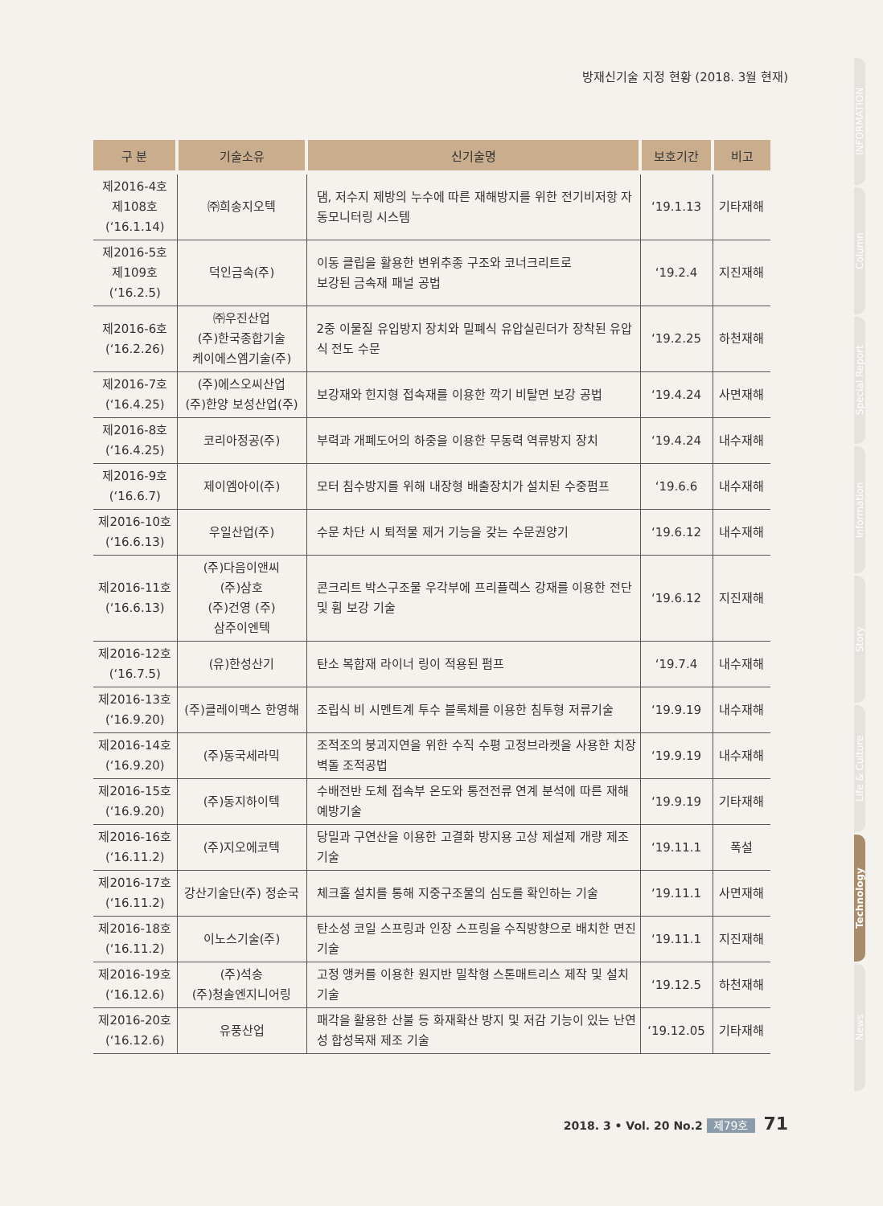방재신기술 지정 현황 (2018. 3월 현재)
| 구 분 | 기술소유 | 신기술명 | 보호기간 | 비고 |
| --- | --- | --- | --- | --- |
| 제2016-4호 제108호 (‘16.1.14) | ㈜희송지오텍 | 댐, 저수지 제방의 누수에 따른 재해방지를 위한 전기비저항 자동모니터링 시스템 | ‘19.1.13 | 기타재해 |
| 제2016-5호 제109호 (‘16.2.5) | 덕인금속(주) | 이동 클립을 활용한 변위추종 구조와 코너크리트로 보강된 금속재 패널 공법 | ‘19.2.4 | 지진재해 |
| 제2016-6호 (‘16.2.26) | ㈜우진산업 (주)한국종합기술 케이에스엠기술(주) | 2중 이물질 유입방지 장치와 밀폐식 유압실린더가 장착된 유압식 전도 수문 | ‘19.2.25 | 하천재해 |
| 제2016-7호 (‘16.4.25) | (주)에스오씨산업 (주)한양 보성산업(주) | 보강재와 힌지형 접속재를 이용한 깍기 비탈면 보강 공법 | ‘19.4.24 | 사면재해 |
| 제2016-8호 (‘16.4.25) | 코리아정공(주) | 부력과 개폐도어의 하중을 이용한 무동력 역류방지 장치 | ‘19.4.24 | 내수재해 |
| 제2016-9호 (‘16.6.7) | 제이엠아이(주) | 모터 침수방지를 위해 내장형 배출장치가 설치된 수중펌프 | ‘19.6.6 | 내수재해 |
| 제2016-10호 (‘16.6.13) | 우일산업(주) | 수문 차단 시 퇴적물 제거 기능을 갖는 수문권양기 | ‘19.6.12 | 내수재해 |
| 제2016-11호 (‘16.6.13) | (주)다음이앤씨 (주)삼호 (주)건영 (주) 삼주이엔텍 | 콘크리트 박스구조물 우각부에 프리플렉스 강재를 이용한 전단 및 휨 보강 기술 | ‘19.6.12 | 지진재해 |
| 제2016-12호 (‘16.7.5) | (유)한성산기 | 탄소 복합재 라이너 링이 적용된 펌프 | ‘19.7.4 | 내수재해 |
| 제2016-13호 (‘16.9.20) | (주)클레이맥스 한영해 | 조립식 비 시멘트계 투수 블록체를 이용한 침투형 저류기술 | ‘19.9.19 | 내수재해 |
| 제2016-14호 (‘16.9.20) | (주)동국세라믹 | 조적조의 붕괴지연을 위한 수직 수평 고정브라켓을 사용한 치장벽돌 조적공법 | ‘19.9.19 | 내수재해 |
| 제2016-15호 (‘16.9.20) | (주)동지하이텍 | 수배전반 도체 접속부 온도와 통전전류 연계 분석에 따른 재해예방기술 | ‘19.9.19 | 기타재해 |
| 제2016-16호 (‘16.11.2) | (주)지오에코텍 | 당밀과 구연산을 이용한 고결화 방지용 고상 제설제 개량 제조 기술 | ‘19.11.1 | 폭설 |
| 제2016-17호 (‘16.11.2) | 강산기술단(주) 정순국 | 체크홀 설치를 통해 지중구조물의 심도를 확인하는 기술 | ‘19.11.1 | 사면재해 |
| 제2016-18호 (‘16.11.2) | 이노스기술(주) | 탄소성 코일 스프링과 인장 스프링을 수직방향으로 배치한 면진 기술 | ‘19.11.1 | 지진재해 |
| 제2016-19호 (‘16.12.6) | (주)석송 (주)청솔엔지니어링 | 고정 앵커를 이용한 원지반 밀착형 스톤매트리스 제작 및 설치기술 | ‘19.12.5 | 하천재해 |
| 제2016-20호 (‘16.12.6) | 유풍산업 | 패각을 활용한 산불 등 화재확산 방지 및 저감 기능이 있는 난연성 합성목재 제조 기술 | ‘19.12.05 | 기타재해 |
INFORMATION
Column
Special Report
Information
Story
Life & Culture
Technology
News
2018. 3 • Vol. 20 No.2 제79호 71